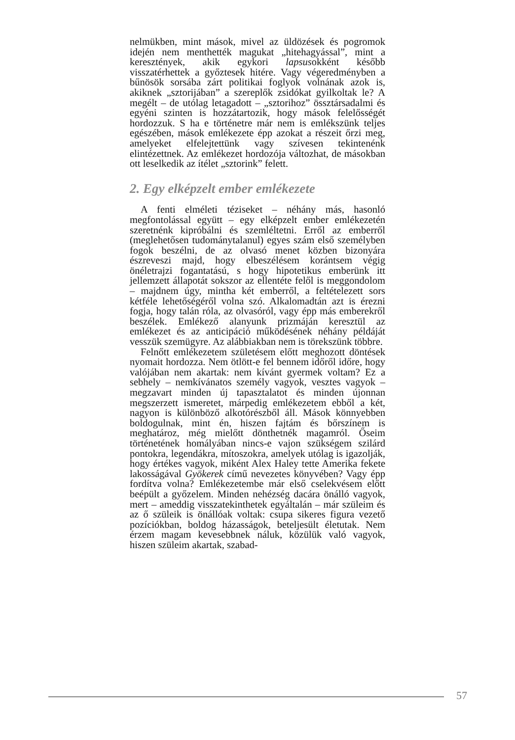nelmükben, mint mások, mivel az üldözések és pogromok idején nem menthették magukat „hitehagyással”, mint a keresztények, akik egykori lapsusokként később visszatérhettek a győztesek hitére. Vagy végeredményben a bűnösök sorsába zárt politikai foglyok volnának azok is, akiknek „sztorijában” a szereplők zsidókat gyilkoltak le? A megélt – de utólag letagadott – „sztorihoz” össztársadalmi és egyéni szinten is hozzátartozik, hogy mások felelősségét hordozzuk. S ha e történetre már nem is emlékszünk teljes egészében, mások emlékezete épp azokat a részeit őrzi meg, amelyeket elfelejtettünk vagy szívesen tekintenénk elintézettnek. Az emlékezet hordozója változhat, de másokban ott leselkedik az ítélet „sztorink” felett.
2. Egy elképzelt ember emlékezete
A fenti elméleti téziseket – néhány más, hasonló megfontolással együtt – egy elképzelt ember emlékezetén szeretnénk kipróbálni és szemléltetni. Erről az emberről (meglehetősen tudománytalanul) egyes szám első személyben fogok beszélni, de az olvasó menet közben bizonyára észreveszi majd, hogy elbeszélésem korántsem végig önéletrajzi fogantatású, s hogy hipotetikus emberünk itt jellemzett állapotát sokszor az ellentéte felől is meggondolom – majdnem úgy, mintha két emberről, a feltételezett sors kétféle lehetőségéről volna szó. Alkalomadtán azt is érezni fogja, hogy talán róla, az olvasóról, vagy épp más emberekről beszélek. Emlékező alanyunk prizmáján keresztül az emlékezet és az anticipáció működésének néhány példáját vesszük szemügyre. Az alábbiakban nem is törekszünk többre.
Felnőtt emlékezetem születésem előtt meghozott döntések nyomait hordozza. Nem ötlött-e fel bennem időről időre, hogy valójában nem akartak: nem kívánt gyermek voltam? Ez a sebhely – nemkívánatos személy vagyok, vesztes vagyok – megzavart minden új tapasztalatot és minden újonnan megszerzett ismeretet, márpedig emlékezetem ebből a két, nagyon is különböző alkotórészből áll. Mások könnyebben boldogulnak, mint én, hiszen fajtám és bőrszínem is meghatároz, még mielőtt dönthetnék magamról. Őseim történetének homályában nincs-e vajon szükségem szilárd pontokra, legendákra, mítoszokra, amelyek utólag is igazolják, hogy értékes vagyok, miként Alex Haley tette Amerika fekete lakosságával Gyökerek című nevezetes könyvében? Vagy épp fordítva volna? Emlékezetembe már első cselekvésem előtt beépült a győzelem. Minden nehézség dacára önálló vagyok, mert – ameddig visszatekinthetek egyáltalán – már szüleim és az ő szüleik is önállóak voltak: csupa sikeres figura vezető pozíciókban, boldog házasságok, beteljesült életutak. Nem érzem magam kevesebbnek náluk, közülük való vagyok, hiszen szüleim akartak, szabad-
57